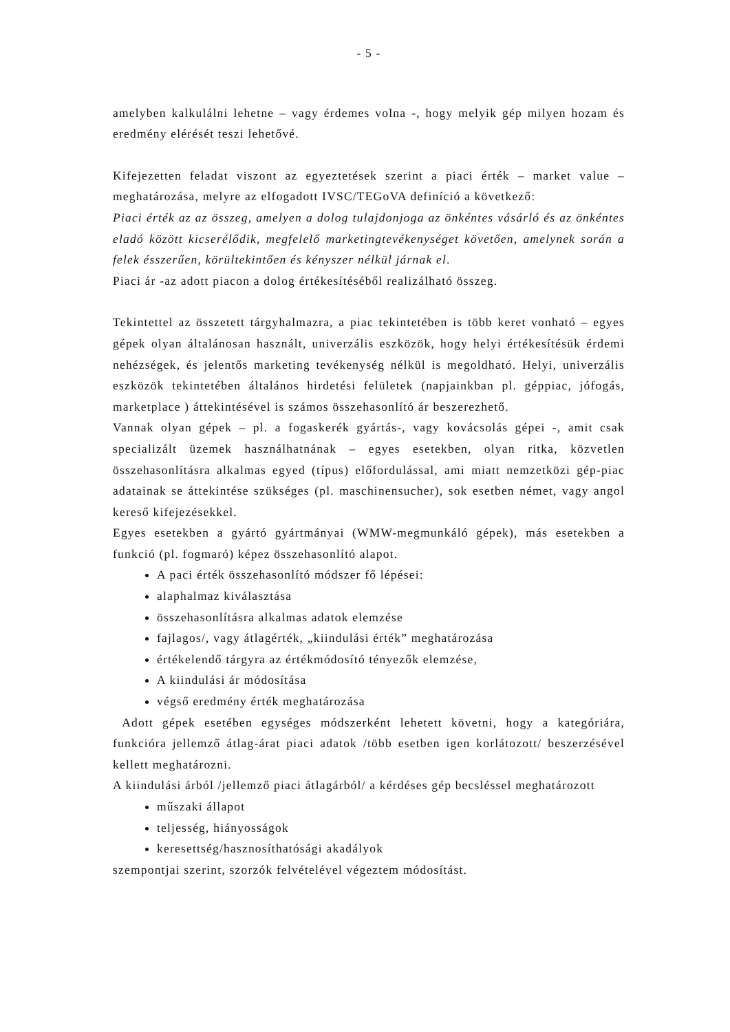- 5 -
amelyben kalkulálni lehetne – vagy érdemes volna -, hogy melyik gép milyen hozam és eredmény elérését teszi lehetővé.
Kifejezetten feladat viszont az egyeztetések szerint a piaci érték – market value – meghatározása, melyre az elfogadott IVSC/TEGoVA definíció a következő:
Piaci érték az az összeg, amelyen a dolog tulajdonjoga az önkéntes vásárló és az önkéntes eladó között kicserélődik, megfelelő marketingtevékenységet követően, amelynek során a felek ésszerűen, körültekintően és kényszer nélkül járnak el.
Piaci ár -az adott piacon a dolog értékesítéséből realizálható összeg.
Tekintettel az összetett tárgyhalmazra, a piac tekintetében is több keret vonható – egyes gépek olyan általánosan használt, univerzális eszközök, hogy helyi értékesítésük érdemi nehézségek, és jelentős marketing tevékenység nélkül is megoldható. Helyi, univerzális eszközök tekintetében általános hirdetési felületek (napjainkban pl. géppiac, jófogás, marketplace ) áttekintésével is számos összehasonlító ár beszerezhető.
Vannak olyan gépek – pl. a fogaskerék gyártás-, vagy kovácsolás gépei -, amit csak specializált üzemek használhatnának – egyes esetekben, olyan ritka, közvetlen összehasonlításra alkalmas egyed (típus) előfordulással, ami miatt nemzetközi gép-piac adatainak se áttekintése szükséges (pl. maschinensucher), sok esetben német, vagy angol kereső kifejezésekkel.
Egyes esetekben a gyártó gyártmányai (WMW-megmunkáló gépek), más esetekben a funkció (pl. fogmaró) képez összehasonlító alapot.
A paci érték összehasonlító módszer fő lépései:
alaphalmaz kiválasztása
összehasonlításra alkalmas adatok elemzése
fajlagos/, vagy átlagérték, „kiindulási érték” meghatározása
értékelendő tárgyra az értékmódosító tényezők elemzése,
A kiindulási ár módosítása
végső eredmény érték meghatározása
Adott gépek esetében egységes módszerként lehetett követni, hogy a kategóriára, funkcióra jellemző átlag-árat piaci adatok /több esetben igen korlátozott/ beszerzésével kellett meghatározni.
A kiindulási árból /jellemző piaci átlagárból/ a kérdéses gép becsléssel meghatározott
műszaki állapot
teljesség, hiányosságok
keresettség/hasznosíthatósági akadályok
szempontjai szerint, szorzók felvételével végeztem módosítást.